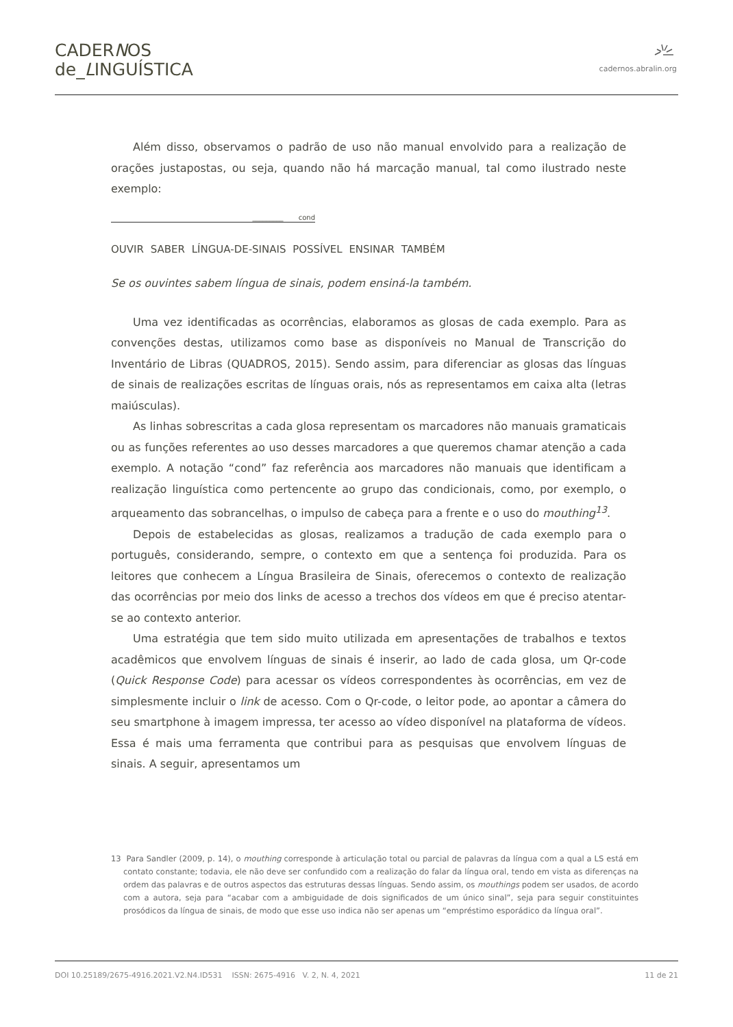CADERNOS
de_LINGUÍSTICA
cadernos.abralin.org
Além disso, observamos o padrão de uso não manual envolvido para a realização de orações justapostas, ou seja, quando não há marcação manual, tal como ilustrado neste exemplo:
_________ cond
OUVIR SABER LÍNGUA-DE-SINAIS POSSÍVEL ENSINAR TAMBÉM
Se os ouvintes sabem língua de sinais, podem ensiná-la também.
Uma vez identificadas as ocorrências, elaboramos as glosas de cada exemplo. Para as convenções destas, utilizamos como base as disponíveis no Manual de Transcrição do Inventário de Libras (QUADROS, 2015). Sendo assim, para diferenciar as glosas das línguas de sinais de realizações escritas de línguas orais, nós as representamos em caixa alta (letras maiúsculas).
As linhas sobrescritas a cada glosa representam os marcadores não manuais gramaticais ou as funções referentes ao uso desses marcadores a que queremos chamar atenção a cada exemplo. A notação “cond” faz referência aos marcadores não manuais que identificam a realização linguística como pertencente ao grupo das condicionais, como, por exemplo, o arqueamento das sobrancelhas, o impulso de cabeça para a frente e o uso do mouthing<sup>13</sup>.
Depois de estabelecidas as glosas, realizamos a tradução de cada exemplo para o português, considerando, sempre, o contexto em que a sentença foi produzida. Para os leitores que conhecem a Língua Brasileira de Sinais, oferecemos o contexto de realização das ocorrências por meio dos links de acesso a trechos dos vídeos em que é preciso atentar-se ao contexto anterior.
Uma estratégia que tem sido muito utilizada em apresentações de trabalhos e textos acadêmicos que envolvem línguas de sinais é inserir, ao lado de cada glosa, um Qr-code (Quick Response Code) para acessar os vídeos correspondentes às ocorrências, em vez de simplesmente incluir o link de acesso. Com o Qr-code, o leitor pode, ao apontar a câmera do seu smartphone à imagem impressa, ter acesso ao vídeo disponível na plataforma de vídeos. Essa é mais uma ferramenta que contribui para as pesquisas que envolvem línguas de sinais. A seguir, apresentamos um
13 Para Sandler (2009, p. 14), o mouthing corresponde à articulação total ou parcial de palavras da língua com a qual a LS está em contato constante; todavia, ele não deve ser confundido com a realização do falar da língua oral, tendo em vista as diferenças na ordem das palavras e de outros aspectos das estruturas dessas línguas. Sendo assim, os mouthings podem ser usados, de acordo com a autora, seja para “acabar com a ambiguidade de dois significados de um único sinal”, seja para seguir constituintes prosódicos da língua de sinais, de modo que esse uso indica não ser apenas um “empréstimo esporádico da língua oral”.
DOI 10.25189/2675-4916.2021.V2.N4.ID531 ISSN: 2675-4916 V. 2, N. 4, 2021 11 de 21